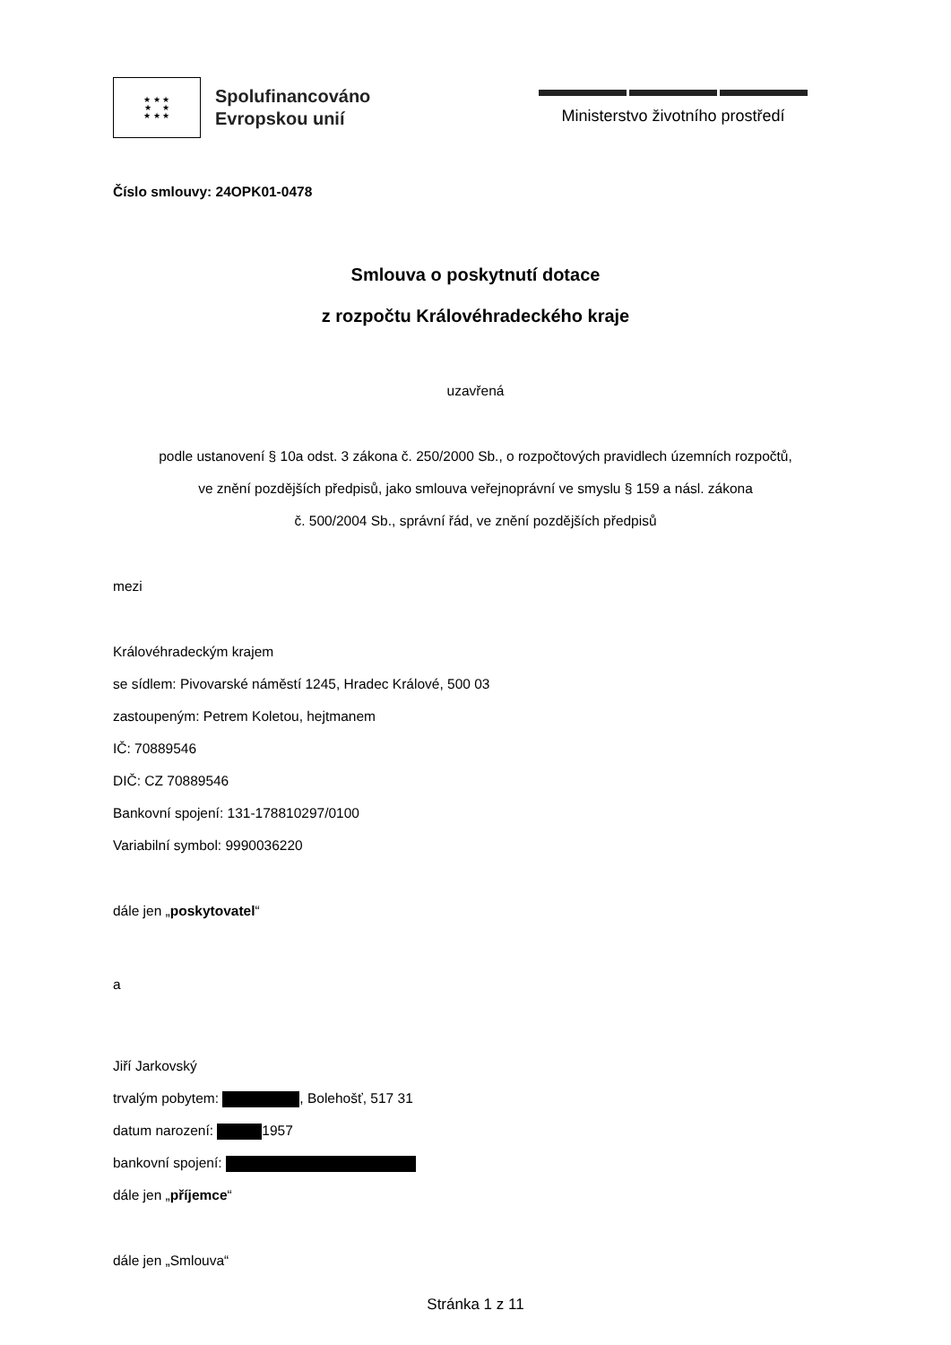★ ★ ★
★ ★
★ ★ ★
Spolufinancováno
Evropskou unií
Ministerstvo životního prostředí
Číslo smlouvy: 24OPK01-0478
Smlouva o poskytnutí dotace
z rozpočtu Královéhradeckého kraje
uzavřená
podle ustanovení § 10a odst. 3 zákona č. 250/2000 Sb., o rozpočtových pravidlech územních rozpočtů,
ve znění pozdějších předpisů, jako smlouva veřejnoprávní ve smyslu § 159 a násl. zákona
č. 500/2004 Sb., správní řád, ve znění pozdějších předpisů
mezi
Královéhradeckým krajem
se sídlem: Pivovarské náměstí 1245, Hradec Králové, 500 03
zastoupeným: Petrem Koletou, hejtmanem
IČ: 70889546
DIČ: CZ 70889546
Bankovní spojení: 131-178810297/0100
Variabilní symbol: 9990036220
dále jen „poskytovatel“
a
Jiří Jarkovský
trvalým pobytem: , Bolehošť, 517 31
datum narození: 1957
bankovní spojení:
dále jen „příjemce“
dále jen „Smlouva“
Stránka 1 z 11